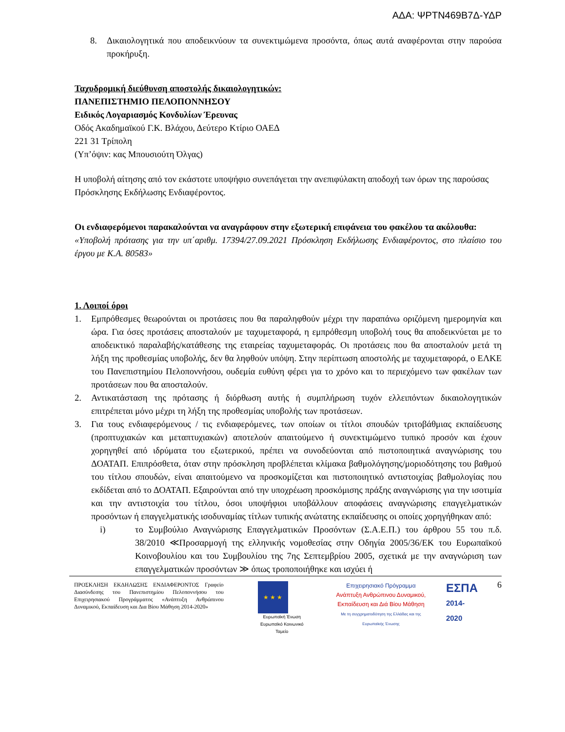ΑΔΑ: ΨΡΤΝ469Β7Δ-ΥΔΡ
8. Δικαιολογητικά που αποδεικνύουν τα συνεκτιμώμενα προσόντα, όπως αυτά αναφέρονται στην παρούσα προκήρυξη.
Ταχυδρομική διεύθυνση αποστολής δικαιολογητικών:
ΠΑΝΕΠΙΣΤΗΜΙΟ ΠΕΛΟΠΟΝΝΗΣΟΥ
Ειδικός Λογαριασμός Κονδυλίων Έρευνας
Οδός Ακαδημαϊκού Γ.Κ. Βλάχου, Δεύτερο Κτίριο ΟΑΕΔ
221 31 Τρίπολη
(Υπ’όψιν: κας Μπουσιούτη Όλγας)
Η υποβολή αίτησης από τον εκάστοτε υποψήφιο συνεπάγεται την ανεπιφύλακτη αποδοχή των όρων της παρούσας Πρόσκλησης Εκδήλωσης Ενδιαφέροντος.
Οι ενδιαφερόμενοι παρακαλούνται να αναγράφουν στην εξωτερική επιφάνεια του φακέλου τα ακόλουθα:
«Υποβολή πρότασης για την υπ΄αριθμ. 17394/27.09.2021 Πρόσκληση Εκδήλωσης Ενδιαφέροντος, στο πλαίσιο του έργου με Κ.Α. 80583»
1. Λοιποί όροι
1. Εμπρόθεσμες θεωρούνται οι προτάσεις που θα παραληφθούν μέχρι την παραπάνω οριζόμενη ημερομηνία και ώρα. Για όσες προτάσεις αποσταλούν με ταχυμεταφορά, η εμπρόθεσμη υποβολή τους θα αποδεικνύεται με το αποδεικτικό παραλαβής/κατάθεσης της εταιρείας ταχυμεταφοράς. Οι προτάσεις που θα αποσταλούν μετά τη λήξη της προθεσμίας υποβολής, δεν θα ληφθούν υπόψη. Στην περίπτωση αποστολής με ταχυμεταφορά, ο ΕΛΚΕ του Πανεπιστημίου Πελοποννήσου, ουδεμία ευθύνη φέρει για το χρόνο και το περιεχόμενο των φακέλων των προτάσεων που θα αποσταλούν.
2. Αντικατάσταση της πρότασης ή διόρθωση αυτής ή συμπλήρωση τυχόν ελλειπόντων δικαιολογητικών επιτρέπεται μόνο μέχρι τη λήξη της προθεσμίας υποβολής των προτάσεων.
3. Για τους ενδιαφερόμενους / τις ενδιαφερόμενες, των οποίων οι τίτλοι σπουδών τριτοβάθμιας εκπαίδευσης (προπτυχιακών και μεταπτυχιακών) αποτελούν απαιτούμενο ή συνεκτιμώμενο τυπικό προσόν και έχουν χορηγηθεί από ιδρύματα του εξωτερικού, πρέπει να συνοδεύονται από πιστοποιητικά αναγνώρισης του ΔΟΑΤΑΠ. Επιπρόσθετα, όταν στην πρόσκληση προβλέπεται κλίμακα βαθμολόγησης/μοριοδότησης του βαθμού του τίτλου σπουδών, είναι απαιτούμενο να προσκομίζεται και πιστοποιητικό αντιστοιχίας βαθμολογίας που εκδίδεται από το ΔΟΑΤΑΠ. Εξαιρούνται από την υποχρέωση προσκόμισης πράξης αναγνώρισης για την ισοτιμία και την αντιστοιχία του τίτλου, όσοι υποψήφιοι υποβάλλουν αποφάσεις αναγνώρισης επαγγελματικών προσόντων ή επαγγελματικής ισοδυναμίας τίτλων τυπικής ανώτατης εκπαίδευσης οι οποίες χορηγήθηκαν από:
i) το Συμβούλιο Αναγνώρισης Επαγγελματικών Προσόντων (Σ.Α.Ε.Π.) του άρθρου 55 του π.δ. 38/2010 ≪Προσαρμογή της ελληνικής νομοθεσίας στην Οδηγία 2005/36/ΕΚ του Ευρωπαϊκού Κοινοβουλίου και του Συμβουλίου της 7ης Σεπτεμβρίου 2005, σχετικά με την αναγνώριση των επαγγελματικών προσόντων ≫ όπως τροποποιήθηκε και ισχύει ή
ΠΡΟΣΚΛΗΣΗ ΕΚΔΗΛΩΣΗΣ ΕΝΔΙΑΦΕΡΟΝΤΟΣ Γραφείο Διασύνδεσης του Πανεπιστημίου Πελοποννήσου του Επιχειρησιακού Προγράμματος «Ανάπτυξη Ανθρώπινου Δυναμικού, Εκπαίδευση και Δια Βίου Μάθηση 2014-2020»
★ ★ ★
Ευρωπαϊκή Ένωση
Ευρωπαϊκό Κοινωνικό Ταμείο
Επιχειρησιακό Πρόγραμμα
Ανάπτυξη Ανθρώπινου Δυναμικού,
Εκπαίδευση και Διά Βίου Μάθηση
Με τη συγχρηματοδότηση της Ελλάδας και της Ευρωπαϊκής Ένωσης
ΕΣΠΑ
2014-2020
6